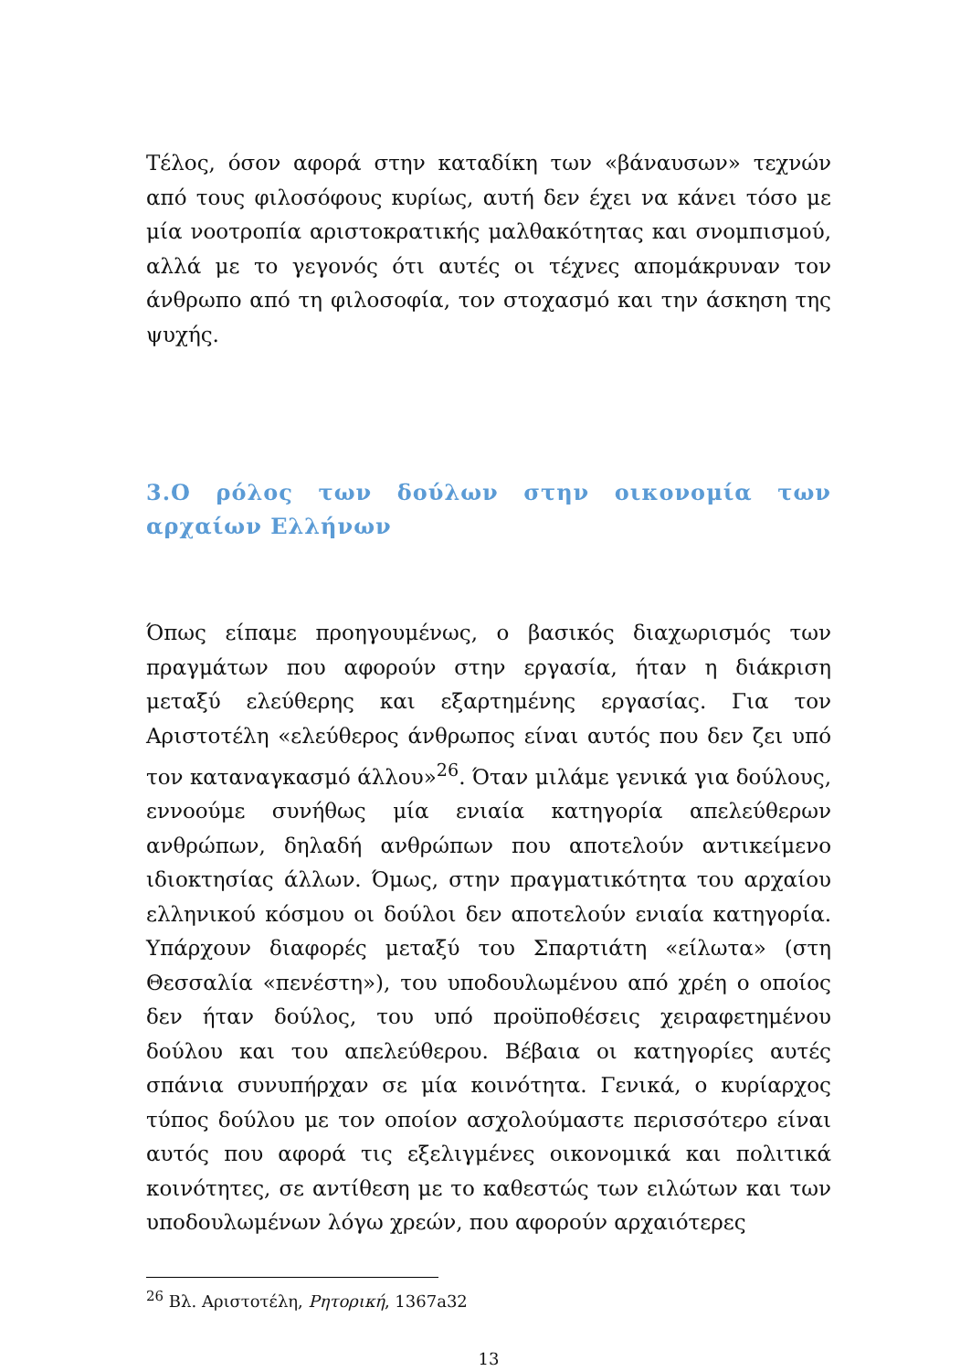Τέλος, όσον αφορά στην καταδίκη των «βάναυσων» τεχνών από τους φιλοσόφους κυρίως, αυτή δεν έχει να κάνει τόσο με μία νοοτροπία αριστοκρατικής μαλθακότητας και σνομπισμού, αλλά με το γεγονός ότι αυτές οι τέχνες απομάκρυναν τον άνθρωπο από τη φιλοσοφία, τον στοχασμό και την άσκηση της ψυχής.
3.Ο ρόλος των δούλων στην οικονομία των αρχαίων Ελλήνων
Όπως είπαμε προηγουμένως, ο βασικός διαχωρισμός των πραγμάτων που αφορούν στην εργασία, ήταν η διάκριση μεταξύ ελεύθερης και εξαρτημένης εργασίας. Για τον Αριστοτέλη «ελεύθερος άνθρωπος είναι αυτός που δεν ζει υπό τον καταναγκασμό άλλου»<sup>26</sup>. Όταν μιλάμε γενικά για δούλους, εννοούμε συνήθως μία ενιαία κατηγορία απελεύθερων ανθρώπων, δηλαδή ανθρώπων που αποτελούν αντικείμενο ιδιοκτησίας άλλων. Όμως, στην πραγματικότητα του αρχαίου ελληνικού κόσμου οι δούλοι δεν αποτελούν ενιαία κατηγορία. Υπάρχουν διαφορές μεταξύ του Σπαρτιάτη «είλωτα» (στη Θεσσαλία «πενέστη»), του υποδουλωμένου από χρέη ο οποίος δεν ήταν δούλος, του υπό προϋποθέσεις χειραφετημένου δούλου και του απελεύθερου. Βέβαια οι κατηγορίες αυτές σπάνια συνυπήρχαν σε μία κοινότητα. Γενικά, ο κυρίαρχος τύπος δούλου με τον οποίον ασχολούμαστε περισσότερο είναι αυτός που αφορά τις εξελιγμένες οικονομικά και πολιτικά κοινότητες, σε αντίθεση με το καθεστώς των ειλώτων και των υποδουλωμένων λόγω χρεών, που αφορούν αρχαιότερες
<sup>26</sup> Βλ. Αριστοτέλη, Ρητορική, 1367a32
13